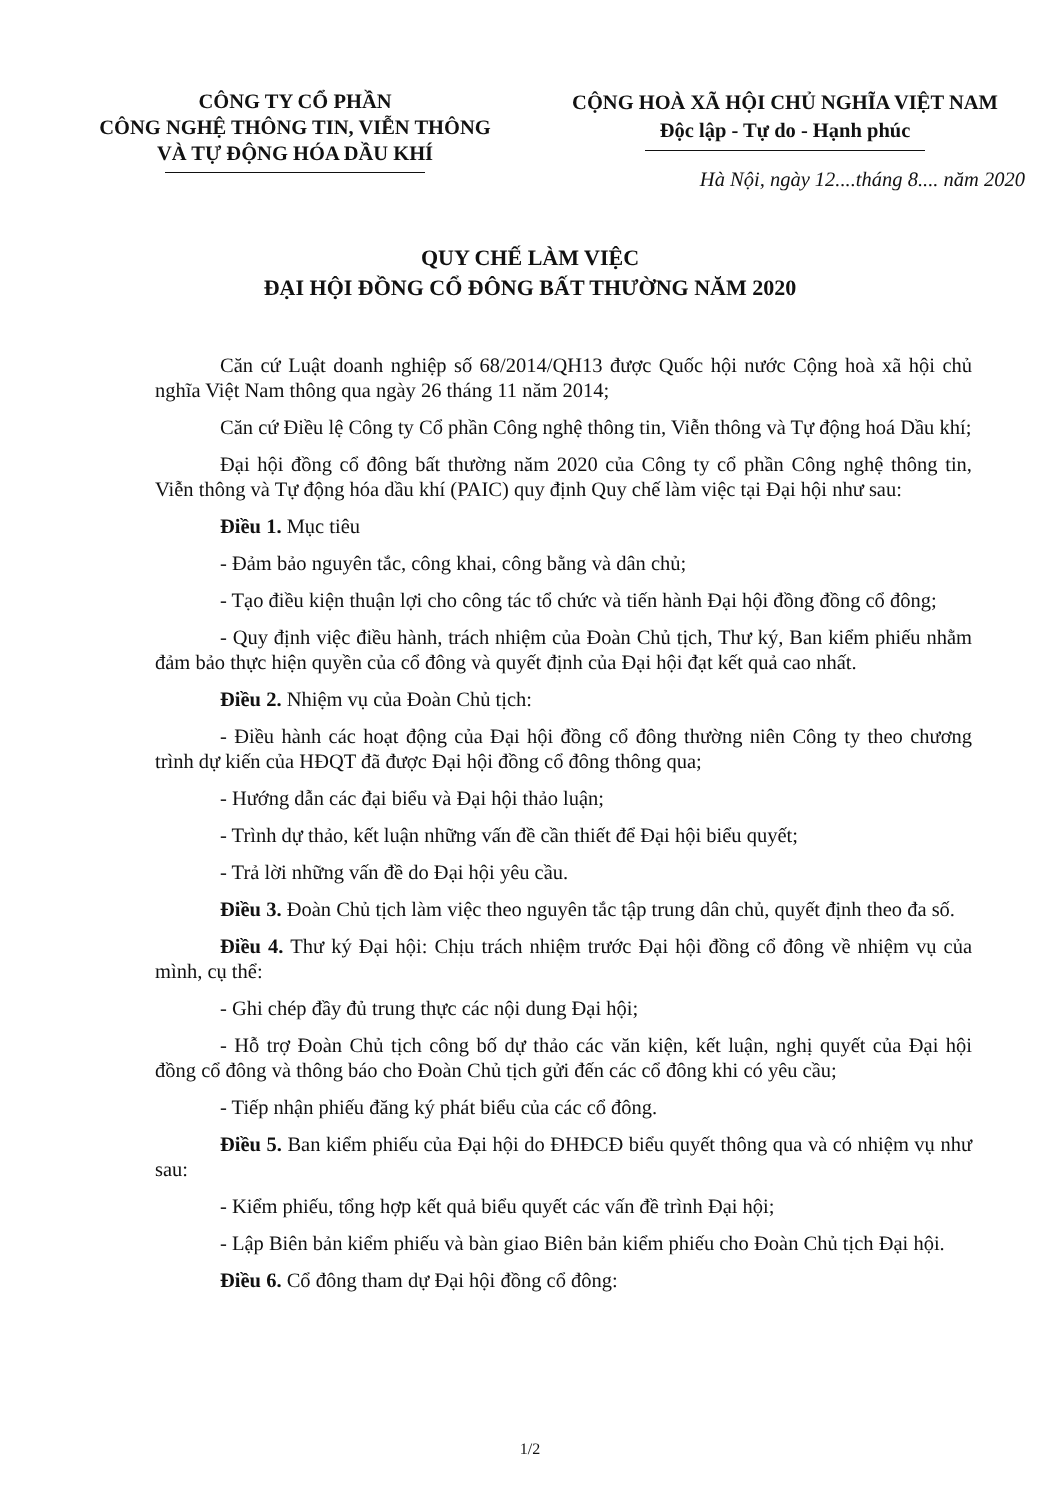CÔNG TY CỔ PHẦN
CÔNG NGHỆ THÔNG TIN, VIỄN THÔNG
VÀ TỰ ĐỘNG HÓA DẦU KHÍ
CỘNG HOÀ XÃ HỘI CHỦ NGHĨA VIỆT NAM
Độc lập - Tự do - Hạnh phúc
Hà Nội, ngày 12....tháng 8.... năm 2020
QUY CHẾ LÀM VIỆC
ĐẠI HỘI ĐỒNG CỔ ĐÔNG BẤT THƯỜNG NĂM 2020
Căn cứ Luật doanh nghiệp số 68/2014/QH13 được Quốc hội nước Cộng hoà xã hội chủ nghĩa Việt Nam thông qua ngày 26 tháng 11 năm 2014;
Căn cứ Điều lệ Công ty Cổ phần Công nghệ thông tin, Viễn thông và Tự động hoá Dầu khí;
Đại hội đồng cổ đông bất thường năm 2020 của Công ty cổ phần Công nghệ thông tin, Viễn thông và Tự động hóa dầu khí (PAIC) quy định Quy chế làm việc tại Đại hội như sau:
Điều 1. Mục tiêu
- Đảm bảo nguyên tắc, công khai, công bằng và dân chủ;
- Tạo điều kiện thuận lợi cho công tác tổ chức và tiến hành Đại hội đồng đồng cổ đông;
- Quy định việc điều hành, trách nhiệm của Đoàn Chủ tịch, Thư ký, Ban kiểm phiếu nhằm đảm bảo thực hiện quyền của cổ đông và quyết định của Đại hội đạt kết quả cao nhất.
Điều 2. Nhiệm vụ của Đoàn Chủ tịch:
- Điều hành các hoạt động của Đại hội đồng cổ đông thường niên Công ty theo chương trình dự kiến của HĐQT đã được Đại hội đồng cổ đông thông qua;
- Hướng dẫn các đại biểu và Đại hội thảo luận;
- Trình dự thảo, kết luận những vấn đề cần thiết để Đại hội biểu quyết;
- Trả lời những vấn đề do Đại hội yêu cầu.
Điều 3. Đoàn Chủ tịch làm việc theo nguyên tắc tập trung dân chủ, quyết định theo đa số.
Điều 4. Thư ký Đại hội: Chịu trách nhiệm trước Đại hội đồng cổ đông về nhiệm vụ của mình, cụ thể:
- Ghi chép đầy đủ trung thực các nội dung Đại hội;
- Hỗ trợ Đoàn Chủ tịch công bố dự thảo các văn kiện, kết luận, nghị quyết của Đại hội đồng cổ đông và thông báo cho Đoàn Chủ tịch gửi đến các cổ đông khi có yêu cầu;
- Tiếp nhận phiếu đăng ký phát biểu của các cổ đông.
Điều 5. Ban kiểm phiếu của Đại hội do ĐHĐCĐ biểu quyết thông qua và có nhiệm vụ như sau:
- Kiểm phiếu, tổng hợp kết quả biểu quyết các vấn đề trình Đại hội;
- Lập Biên bản kiểm phiếu và bàn giao Biên bản kiểm phiếu cho Đoàn Chủ tịch Đại hội.
Điều 6. Cổ đông tham dự Đại hội đồng cổ đông:
1/2